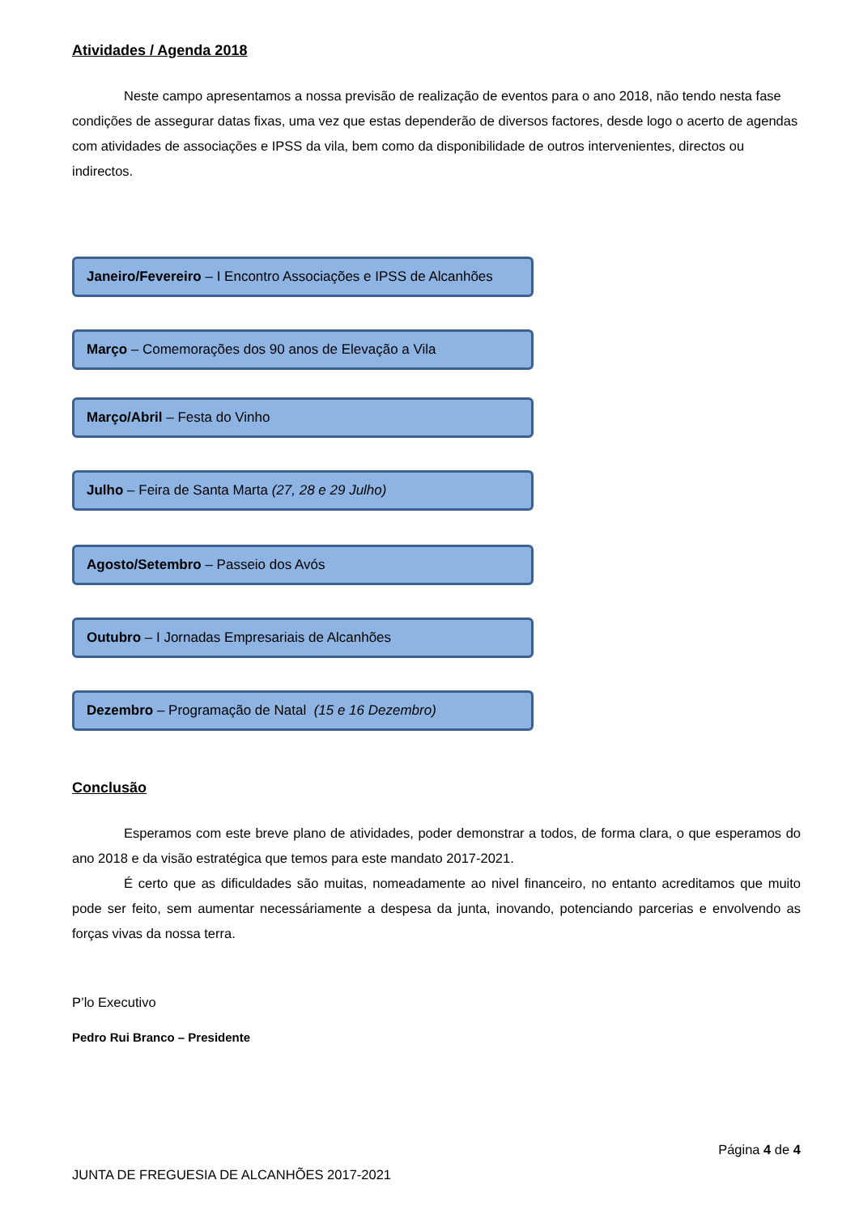Atividades / Agenda 2018
Neste campo apresentamos a nossa previsão de realização de eventos para o ano 2018, não tendo nesta fase condições de assegurar datas fixas, uma vez que estas dependerão de diversos factores, desde logo o acerto de agendas com atividades de associações e IPSS da vila, bem como da disponibilidade de outros intervenientes, directos ou indirectos.
Janeiro/Fevereiro – I Encontro Associações e IPSS de Alcanhões
Março – Comemorações dos 90 anos de Elevação a Vila
Março/Abril – Festa do Vinho
Julho – Feira de Santa Marta (27, 28 e 29 Julho)
Agosto/Setembro – Passeio dos Avós
Outubro – I Jornadas Empresariais de Alcanhões
Dezembro – Programação de Natal (15 e 16 Dezembro)
Conclusão
Esperamos com este breve plano de atividades, poder demonstrar a todos, de forma clara, o que esperamos do ano 2018 e da visão estratégica que temos para este mandato 2017-2021.
É certo que as dificuldades são muitas, nomeadamente ao nivel financeiro, no entanto acreditamos que muito pode ser feito, sem aumentar necessáriamente a despesa da junta, inovando, potenciando parcerias e envolvendo as forças vivas da nossa terra.
P’lo Executivo
Pedro Rui Branco – Presidente
Página 4 de 4
JUNTA DE FREGUESIA DE ALCANHÕES 2017-2021